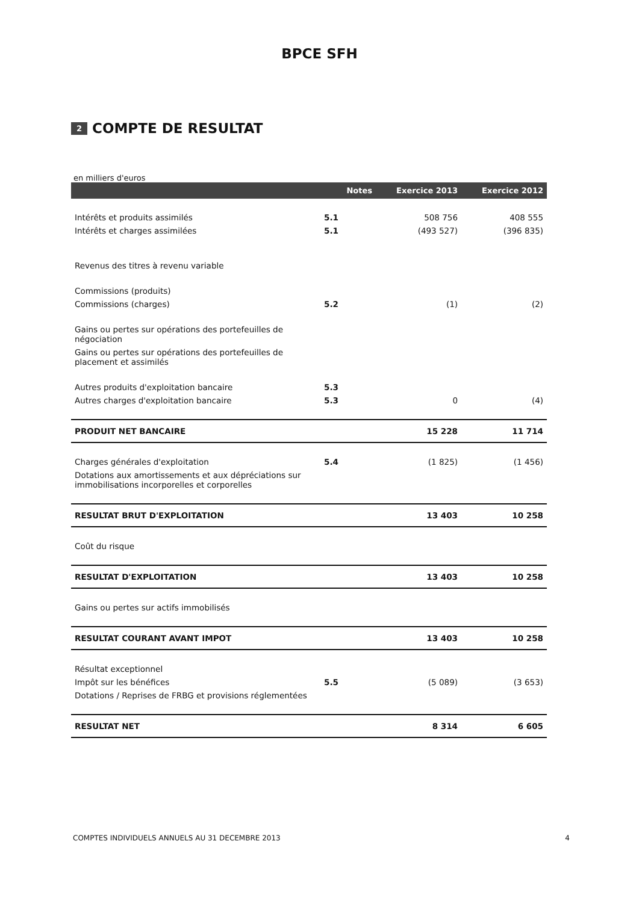BPCE SFH
2 COMPTE DE RESULTAT
en milliers d'euros
| | Notes | Exercice 2013 | Exercice 2012 |
| --- | --- | --- | --- |
| Intérêts et produits assimilés | 5.1 | 508 756 | 408 555 |
| Intérêts et charges assimilées | 5.1 | (493 527) | (396 835) |
| Revenus des titres à revenu variable | | | |
| Commissions (produits) | | | |
| Commissions (charges) | 5.2 | (1) | (2) |
| Gains ou pertes sur opérations des portefeuilles de négociation | | | |
| Gains ou pertes sur opérations des portefeuilles de placement et assimilés | | | |
| Autres produits d'exploitation bancaire | 5.3 | | |
| Autres charges d'exploitation bancaire | 5.3 | 0 | (4) |
| PRODUIT NET BANCAIRE | | 15 228 | 11 714 |
| Charges générales d'exploitation | 5.4 | (1 825) | (1 456) |
| Dotations aux amortissements et aux dépréciations sur immobilisations incorporelles et corporelles | | | |
| RESULTAT BRUT D'EXPLOITATION | | 13 403 | 10 258 |
| Coût du risque | | | |
| RESULTAT D'EXPLOITATION | | 13 403 | 10 258 |
| Gains ou pertes sur actifs immobilisés | | | |
| RESULTAT COURANT AVANT IMPOT | | 13 403 | 10 258 |
| Résultat exceptionnel | | | |
| Impôt sur les bénéfices | 5.5 | (5 089) | (3 653) |
| Dotations / Reprises de FRBG et provisions réglementées | | | |
| RESULTAT NET | | 8 314 | 6 605 |
COMPTES INDIVIDUELS ANNUELS AU 31 DECEMBRE 2013 4